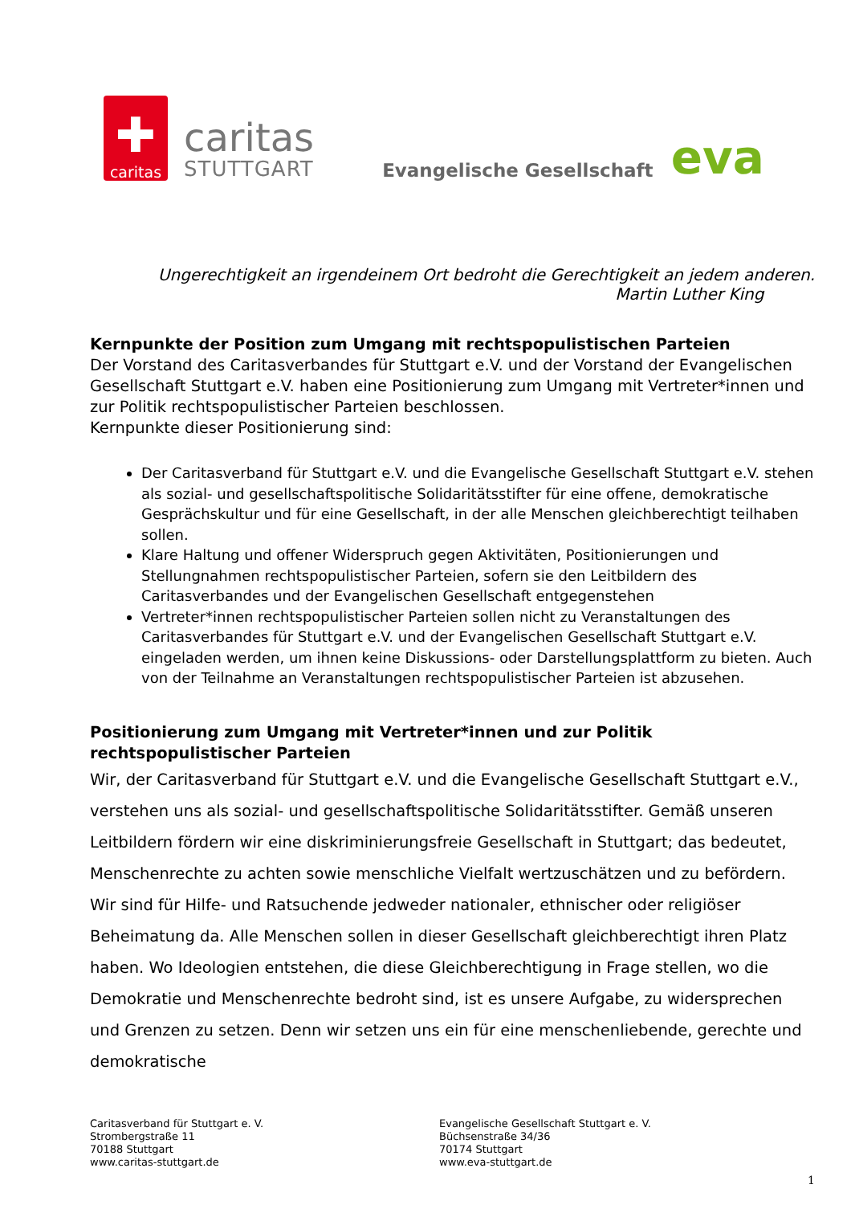✚
caritas
caritas
STUTTGART
Evangelische Gesellschaft
eva
Ungerechtigkeit an irgendeinem Ort bedroht die Gerechtigkeit an jedem anderen.
Martin Luther King
Kernpunkte der Position zum Umgang mit rechtspopulistischen Parteien
Der Vorstand des Caritasverbandes für Stuttgart e.V. und der Vorstand der Evangelischen Gesellschaft Stuttgart e.V. haben eine Positionierung zum Umgang mit Vertreter*innen und zur Politik rechtspopulistischer Parteien beschlossen.
Kernpunkte dieser Positionierung sind:
Der Caritasverband für Stuttgart e.V. und die Evangelische Gesellschaft Stuttgart e.V. stehen als sozial- und gesellschaftspolitische Solidaritätsstifter für eine offene, demokratische Gesprächskultur und für eine Gesellschaft, in der alle Menschen gleichberechtigt teilhaben sollen.
Klare Haltung und offener Widerspruch gegen Aktivitäten, Positionierungen und Stellungnahmen rechtspopulistischer Parteien, sofern sie den Leitbildern des Caritasverbandes und der Evangelischen Gesellschaft entgegenstehen
Vertreter*innen rechtspopulistischer Parteien sollen nicht zu Veranstaltungen des Caritasverbandes für Stuttgart e.V. und der Evangelischen Gesellschaft Stuttgart e.V. eingeladen werden, um ihnen keine Diskussions- oder Darstellungsplattform zu bieten. Auch von der Teilnahme an Veranstaltungen rechtspopulistischer Parteien ist abzusehen.
Positionierung zum Umgang mit Vertreter*innen und zur Politik rechtspopulistischer Parteien
Wir, der Caritasverband für Stuttgart e.V. und die Evangelische Gesellschaft Stuttgart e.V., verstehen uns als sozial- und gesellschaftspolitische Solidaritätsstifter. Gemäß unseren Leitbildern fördern wir eine diskriminierungsfreie Gesellschaft in Stuttgart; das bedeutet, Menschenrechte zu achten sowie menschliche Vielfalt wertzuschätzen und zu befördern. Wir sind für Hilfe- und Ratsuchende jedweder nationaler, ethnischer oder religiöser Beheimatung da. Alle Menschen sollen in dieser Gesellschaft gleichberechtigt ihren Platz haben. Wo Ideologien entstehen, die diese Gleichberechtigung in Frage stellen, wo die Demokratie und Menschenrechte bedroht sind, ist es unsere Aufgabe, zu widersprechen und Grenzen zu setzen. Denn wir setzen uns ein für eine menschenliebende, gerechte und demokratische
Caritasverband für Stuttgart e. V.
Strombergstraße 11
70188 Stuttgart
www.caritas-stuttgart.de
Evangelische Gesellschaft Stuttgart e. V.
Büchsenstraße 34/36
70174 Stuttgart
www.eva-stuttgart.de
1